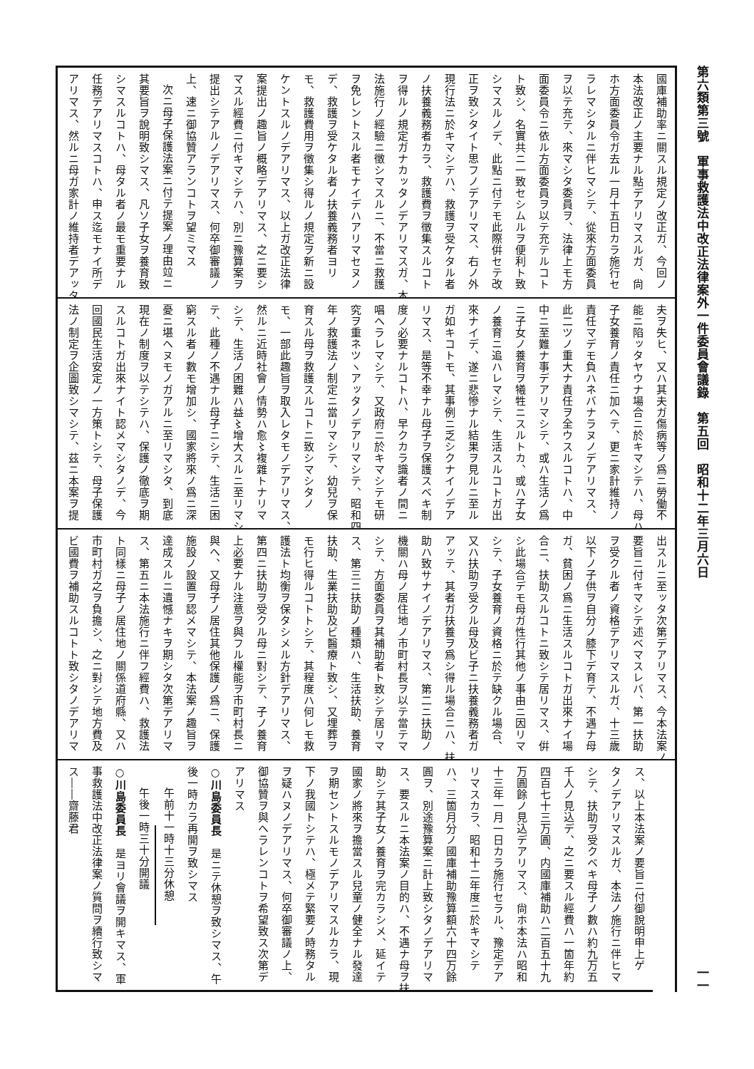第六類第三號　軍事救護法中改正法律案外一件委員會議錄　第五回　昭和十二年三月六日 一一
國庫補助率ニ關スル規定ノ改正ガ、今回ノ
本法改正ノ主要ナル點デアリマスルガ、尙
ホ方面委員令ガ去ル一月十五日カラ施行セ
ラレマシタルニ伴ヒマシテ、從來方面委員
ヲ以テ充テ、來マシタ委員ヲ、法律上モ方
面委員令ニ依ル方面委員ヲ以テ充テルコト
ト致シ、名實共ニ一致セシムルヲ便利ト致
シマスルノデ、此點ニ付テモ此際倂セテ改
正ヲ致シタイト思フノデアリマス、右ノ外
現行法ニ於キマシテハ、救護ヲ受ケタル者
ノ扶養義務者カラ、救護費ヲ徵集スルコト
ヲ得ルノ規定ガナカッタノデアリマスガ、本
法施行ノ經驗ニ徵シマスルニ、不當ニ救護
ヲ免レントスル者モナイデハアリマセヌノ
デ、救護ヲ受ケタル者ノ扶養義務者ヨリ
モ、救護費用ヲ徵集シ得ルノ規定ヲ新ニ設
ケントスルノデアリマス、以上ガ改正法律
案提出ノ趣旨ノ概略デアリマス、之ニ要シ
マスル經費ニ付キマシテハ、別ニ豫算案ヲ
提出シテアルノデアリマス、何卒御審議ノ
上、速ニ御協贊アランコトヲ望ミマス
次ニ母子保護法案ニ付テ提案ノ理由竝ニ
其要旨ヲ說明致シマス、凡ソ子女ヲ養育致
シマスルコトハ、母タル者ノ最モ重要ナル
任務デアリマスコトハ、申ス迄モナイ所デ
アリマス、然ルニ母ガ家計ノ維持者デアッタ
夫ヲ失ヒ、又ハ其夫ガ傷病等ノ爲ニ勞働不
能ニ陷ッタヤウナ場合ニ於キマシテハ、母ハ
子女養育ノ責任ニ加ヘテ、更ニ家計維持ノ
責任マデモ負ハネバナラヌノデアリマス、
此二ツノ重大ナ責任ヲ全ウスルコトハ、中
中ニ至難ナ事デアリマシテ、或ハ生活ノ爲
ニ子女ノ養育ヲ犧牲ニスルトカ、或ハ子女
ノ養育ニ追ハレマシテ、生活スルコトガ出
來ナイデ、遂ニ悲慘ナル結果ヲ見ルニ至ル
ガ如キコトモ、其事例ニ乏シクナイノデア
リマス、是等不幸ナル母子ヲ保護スベキ制
度ノ必要ナルコトハ、早クカラ識者ノ間ニ
唱ヘラレマシテ、又政府ニ於キマシテモ研
究ヲ重ネツヽアッタノデアリマシテ、昭和四
年ノ救護法ノ制定ニ當リマシテ、幼兒ヲ保
育スル母ヲ救護スルコトニ致シマシタノ
モ、一部此趣旨ヲ取入レタモノデアリマス、
然ルニ近時社會ノ情勢ハ愈〻複雜トナリマ
シテ、生活ノ困難ハ益〻增大スルニ至リマシ
テ、此種ノ不遇ナル母子ニシテ、生活ニ困
窮スル者ノ數モ增加シ、國家將來ノ爲ニ深
憂ニ堪ヘヌモノガアルニ至リマシタ、到底
現在ノ制度ヲ以テシテハ、保護ノ徹底ヲ期
スルコトガ出來ナイト認メマシタノデ、今
回國民生活安定ノ一方策トシテ、母子保護
法ノ制定ヲ企圖致シマシテ、茲ニ本案ヲ提
出スルニ至ッタ次第デアリマス、今本法案ノ
要旨ニ付キマシテ述ベマスレバ、第一扶助
ヲ受クル者ノ資格デアリマスルガ、十三歲
以下ノ子供ヲ自分ノ膝下デ育テ、不遇ナ母
ガ、貧困ノ爲ニ生活スルコトガ出來ナイ場
合ニ、扶助スルコトニ致シテ居リマス、倂
シ此場合デモ母ガ性行其他ノ事由ニ因リマ
シテ、子女養育ノ資格ニ於テ缺クル場合、
又ハ扶助ヲ受クル母及ビ子ニ扶養義務者ガ
アッテ、其者ガ扶養ヲ爲シ得ル場合ニハ、扶
助ハ致サナイノデアリマス、第二ニ扶助ノ
機關ハ母ノ居住地ノ市町村長ヲ以テ當テマ
シテ、方面委員ヲ其補助者ト致シテ居リマ
ス、第三ニ扶助ノ種類ハ、生活扶助、養育
扶助、生業扶助及ビ醫療ト致シ、又埋葬ヲ
モ行ヒ得ルコトトシテ、其程度ハ何レモ救
護法ト均衡ヲ保タシメル方針デアリマス、
第四ニ扶助ヲ受クル母ニ對シテ、子ノ養育
上必要ナル注意ヲ與フル權能ヲ市町村長ニ
與ヘ、又母子ノ居住其他保護ノ爲ニ、保護
施設ノ設置ヲ認メマシテ、本法案ノ趣旨ヲ
達成スルニ遺憾ナキヲ期シタ次第デアリマ
ス、第五ニ本法施行ニ伴フ經費ハ、救護法
ト同樣ニ母子ノ居住地ノ關係道府縣、又ハ
市町村ガ之ヲ負擔シ、之ニ對シテ地方費及
ビ國費ヲ補助スルコトト致シタノデアリマ
ス、以上本法案ノ要旨ニ付御說明申上ゲ
タノデアリマスルガ、本法ノ施行ニ伴ヒマ
シテ、扶助ヲ受クベキ母子ノ數ハ約九万五
千人ノ見込デ、之ニ要スル經費ハ一箇年約
四百七十三万圓、内國庫補助ハ二百五十九
万圓餘ノ見込デアリマス、尙ホ本法ハ昭和
十三年一月一日カラ施行セラル、豫定デア
リマスカラ、昭和十二年度ニ於キマシテ
ハ、三箇月分ノ國庫補助豫算額六十四万餘
圓ヲ、別途豫算案ニ計上致シタノデアリマ
ス、要スルニ本法案ノ目的ハ、不遇ナ母ヲ扶
助シテ其子女ノ養育ヲ完カラシメ、延イテ
國家ノ將來ヲ擔當スル兒童ノ健全ナル發達
ヲ期セントスルモノデアリマスルカラ、現
下ノ我國トシテハ、極メテ緊要ノ時務タル
ヲ疑ハヌノデアリマス、何卒御審議ノ上、
御協贊ヲ與ヘラレンコトヲ希望致ス次第デ
アリマス
○川島委員長　是ニテ休憩ヲ致シマス、午
後一時カラ再開ヲ致シマス
午前十一時十三分休憩
午後一時三十分開議
○川島委員長　是ヨリ會議ヲ開キマス、軍
事救護法中改正法律案ノ質問ヲ續行致シマ
ス――齋藤君